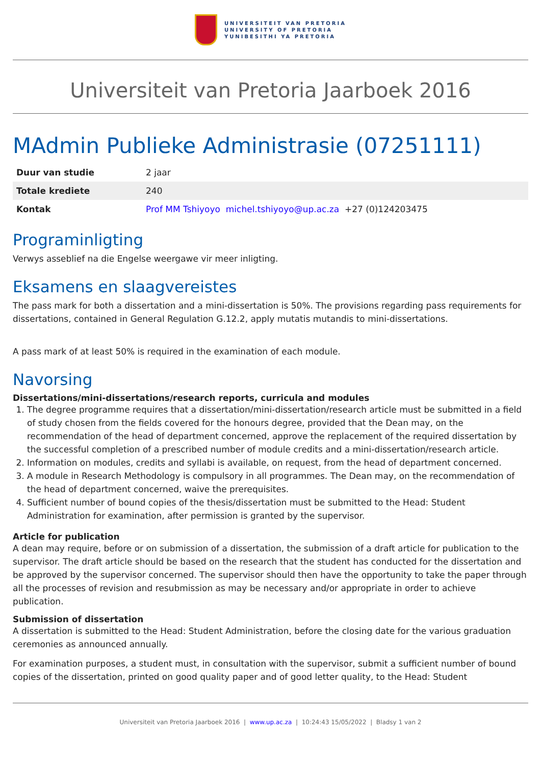UNIVERSITEIT VAN PRETORIA
UNIVERSITY OF PRETORIA
YUNIBESITHI YA PRETORIA
Universiteit van Pretoria Jaarboek 2016
MAdmin Publieke Administrasie (07251111)
| Duur van studie | 2 jaar |
| Totale krediete | 240 |
| Kontak | Prof MM Tshiyoyo michel.tshiyoyo@up.ac.za +27 (0)124203475 |
Programinligting
Verwys asseblief na die Engelse weergawe vir meer inligting.
Eksamens en slaagvereistes
The pass mark for both a dissertation and a mini-dissertation is 50%. The provisions regarding pass requirements for dissertations, contained in General Regulation G.12.2, apply mutatis mutandis to mini-dissertations.
A pass mark of at least 50% is required in the examination of each module.
Navorsing
Dissertations/mini-dissertations/research reports, curricula and modules
1. The degree programme requires that a dissertation/mini-dissertation/research article must be submitted in a field of study chosen from the fields covered for the honours degree, provided that the Dean may, on the recommendation of the head of department concerned, approve the replacement of the required dissertation by the successful completion of a prescribed number of module credits and a mini-dissertation/research article.
2. Information on modules, credits and syllabi is available, on request, from the head of department concerned.
3. A module in Research Methodology is compulsory in all programmes. The Dean may, on the recommendation of the head of department concerned, waive the prerequisites.
4. Sufficient number of bound copies of the thesis/dissertation must be submitted to the Head: Student Administration for examination, after permission is granted by the supervisor.
Article for publication
A dean may require, before or on submission of a dissertation, the submission of a draft article for publication to the supervisor. The draft article should be based on the research that the student has conducted for the dissertation and be approved by the supervisor concerned. The supervisor should then have the opportunity to take the paper through all the processes of revision and resubmission as may be necessary and/or appropriate in order to achieve publication.
Submission of dissertation
A dissertation is submitted to the Head: Student Administration, before the closing date for the various graduation ceremonies as announced annually.
For examination purposes, a student must, in consultation with the supervisor, submit a sufficient number of bound copies of the dissertation, printed on good quality paper and of good letter quality, to the Head: Student
Universiteit van Pretoria Jaarboek 2016 | www.up.ac.za | 10:24:43 15/05/2022 | Bladsy 1 van 2